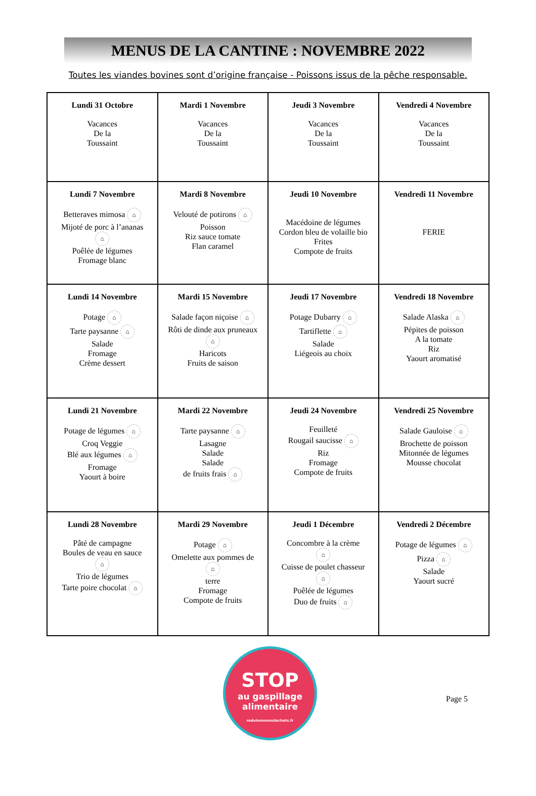MENUS DE LA CANTINE : NOVEMBRE 2022
Toutes les viandes bovines sont d’origine française - Poissons issus de la pêche responsable.
| Lundi 31 Octobre Vacances De la Toussaint | Mardi 1 Novembre Vacances De la Toussaint | Jeudi 3 Novembre Vacances De la Toussaint | Vendredi 4 Novembre Vacances De la Toussaint |
| Lundi 7 Novembre Betteraves mimosa ⌂ Mijoté de porc à l’ananas ⌂ Poêlée de légumes Fromage blanc | Mardi 8 Novembre Velouté de potirons ⌂ Poisson Riz sauce tomate Flan caramel | Jeudi 10 Novembre Macédoine de légumes Cordon bleu de volaille bio Frites Compote de fruits | Vendredi 11 Novembre FERIE |
| Lundi 14 Novembre Potage ⌂ Tarte paysanne ⌂ Salade Fromage Crème dessert | Mardi 15 Novembre Salade façon niçoise ⌂ Rôti de dinde aux pruneaux ⌂ Haricots Fruits de saison | Jeudi 17 Novembre Potage Dubarry ⌂ Tartiflette ⌂ Salade Liégeois au choix | Vendredi 18 Novembre Salade Alaska ⌂ Pépites de poisson A la tomate Riz Yaourt aromatisé |
| Lundi 21 Novembre Potage de légumes ⌂ Croq Veggie Blé aux légumes ⌂ Fromage Yaourt à boire | Mardi 22 Novembre Tarte paysanne ⌂ Lasagne Salade Salade de fruits frais ⌂ | Jeudi 24 Novembre Feuilleté Rougail saucisse ⌂ Riz Fromage Compote de fruits | Vendredi 25 Novembre Salade Gauloise ⌂ Brochette de poisson Mitonnée de légumes Mousse chocolat |
| Lundi 28 Novembre Pâté de campagne Boules de veau en sauce ⌂ Trio de légumes Tarte poire chocolat ⌂ | Mardi 29 Novembre Potage ⌂ Omelette aux pommes de ⌂ terre Fromage Compote de fruits | Jeudi 1 Décembre Concombre à la crème ⌂ Cuisse de poulet chasseur ⌂ Poêlée de légumes Duo de fruits ⌂ | Vendredi 2 Décembre Potage de légumes ⌂ Pizza ⌂ Salade Yaourt sucré |
STOP
au gaspillage
alimentaire
reduisonsnosdechets.fr
Page 5